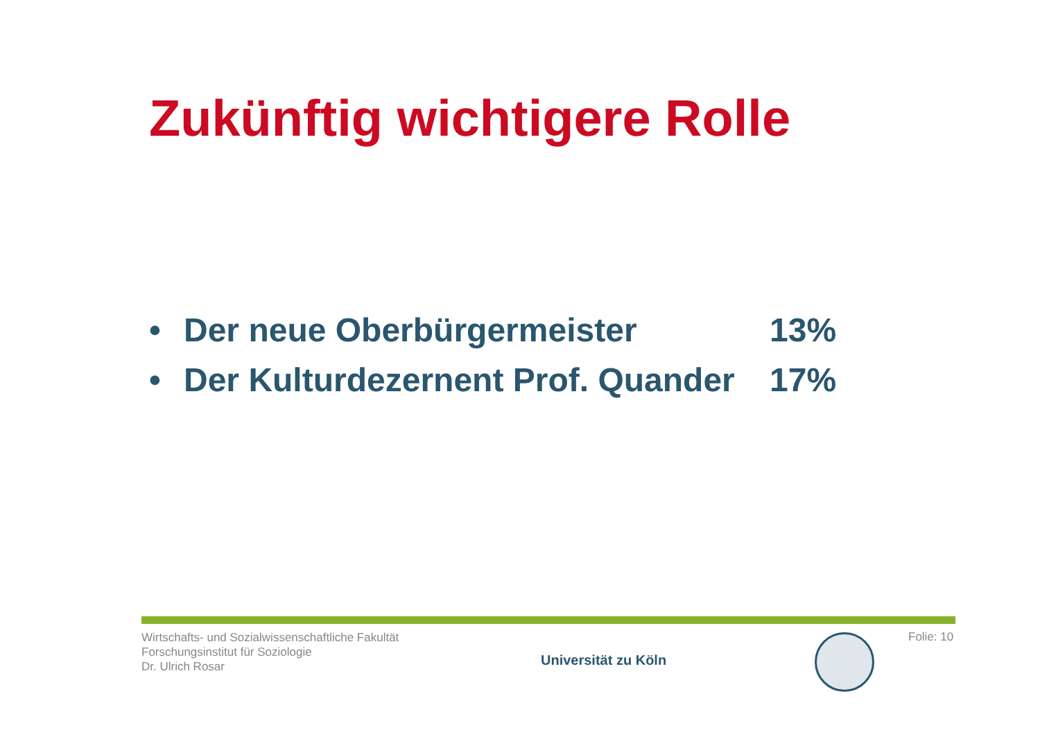Zukünftig wichtigere Rolle
• Der neue Oberbürgermeister 13%
• Der Kulturdezernent Prof. Quander 17%
Wirtschafts- und Sozialwissenschaftliche Fakultät
Forschungsinstitut für Soziologie
Dr. Ulrich Rosar
Universität zu Köln
Folie: 10